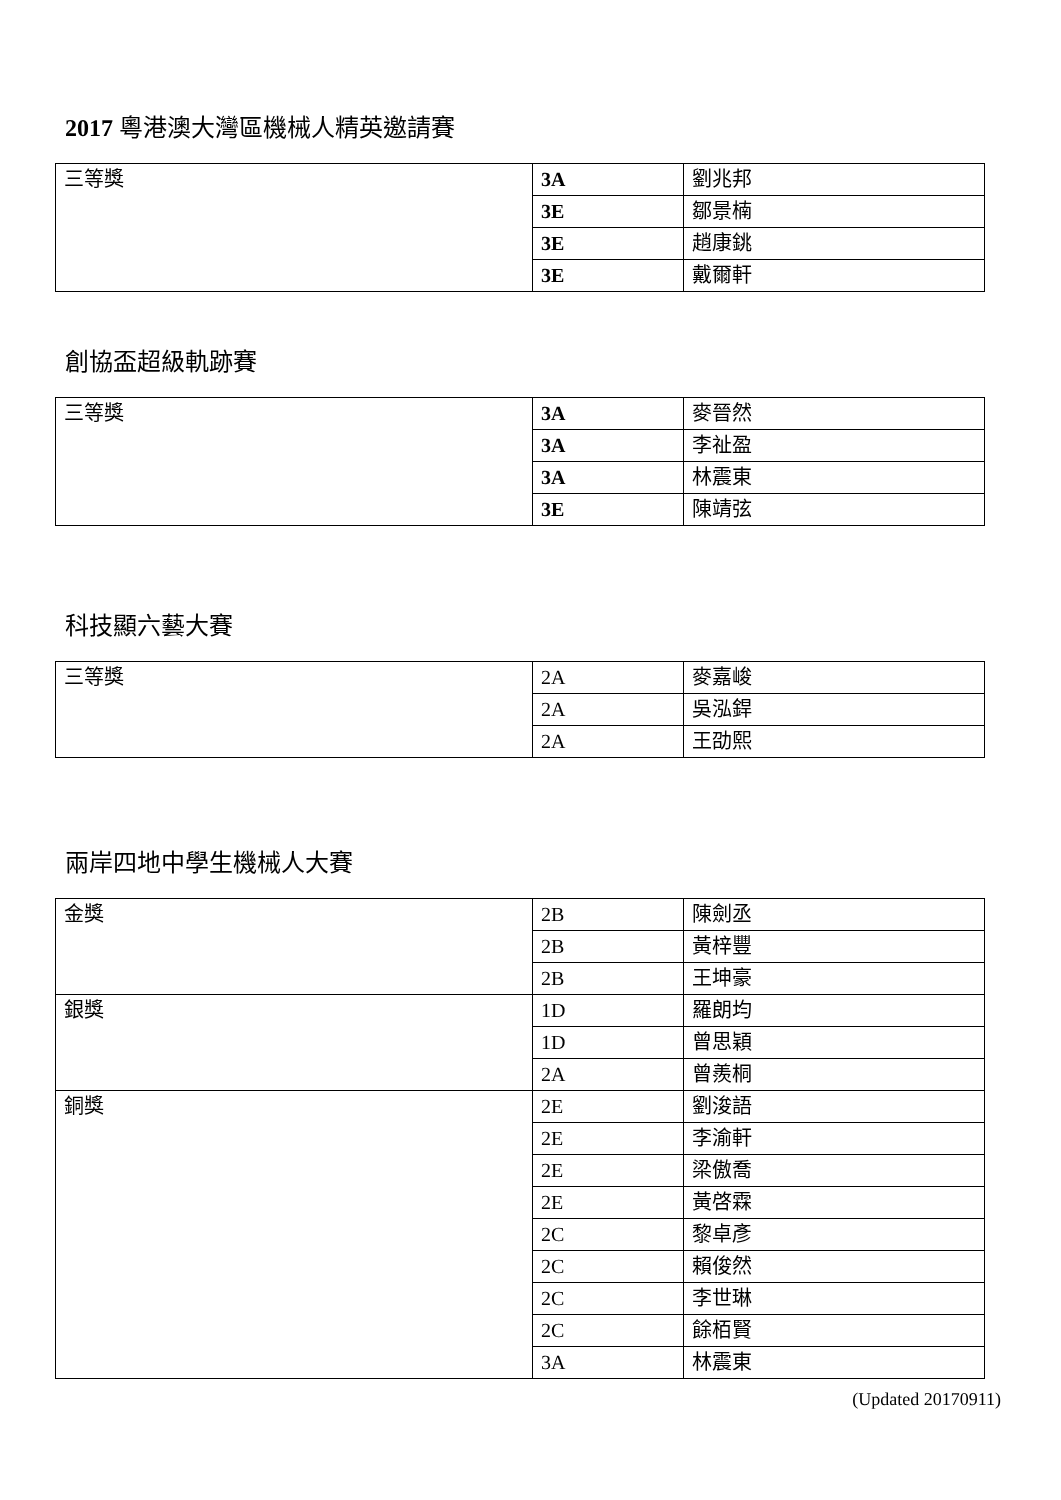2017 粵港澳大灣區機械人精英邀請賽
| 三等獎 | 3A | 劉兆邦 |
| | 3E | 鄒景楠 |
| | 3E | 趙康銚 |
| | 3E | 戴爾軒 |
創協盃超級軌跡賽
| 三等獎 | 3A | 麥晉然 |
| | 3A | 李祉盈 |
| | 3A | 林震東 |
| | 3E | 陳靖弦 |
科技顯六藝大賽
| 三等獎 | 2A | 麥嘉峻 |
| | 2A | 吳泓銲 |
| | 2A | 王劭熙 |
兩岸四地中學生機械人大賽
| 金獎 | 2B | 陳劍丞 |
| | 2B | 黃梓豐 |
| | 2B | 王坤豪 |
| 銀獎 | 1D | 羅朗均 |
| | 1D | 曾思穎 |
| | 2A | 曾羨桐 |
| 銅獎 | 2E | 劉浚語 |
| | 2E | 李渝軒 |
| | 2E | 梁傲喬 |
| | 2E | 黃啓霖 |
| | 2C | 黎卓彥 |
| | 2C | 賴俊然 |
| | 2C | 李世琳 |
| | 2C | 餘栢賢 |
| | 3A | 林震東 |
(Updated 20170911)